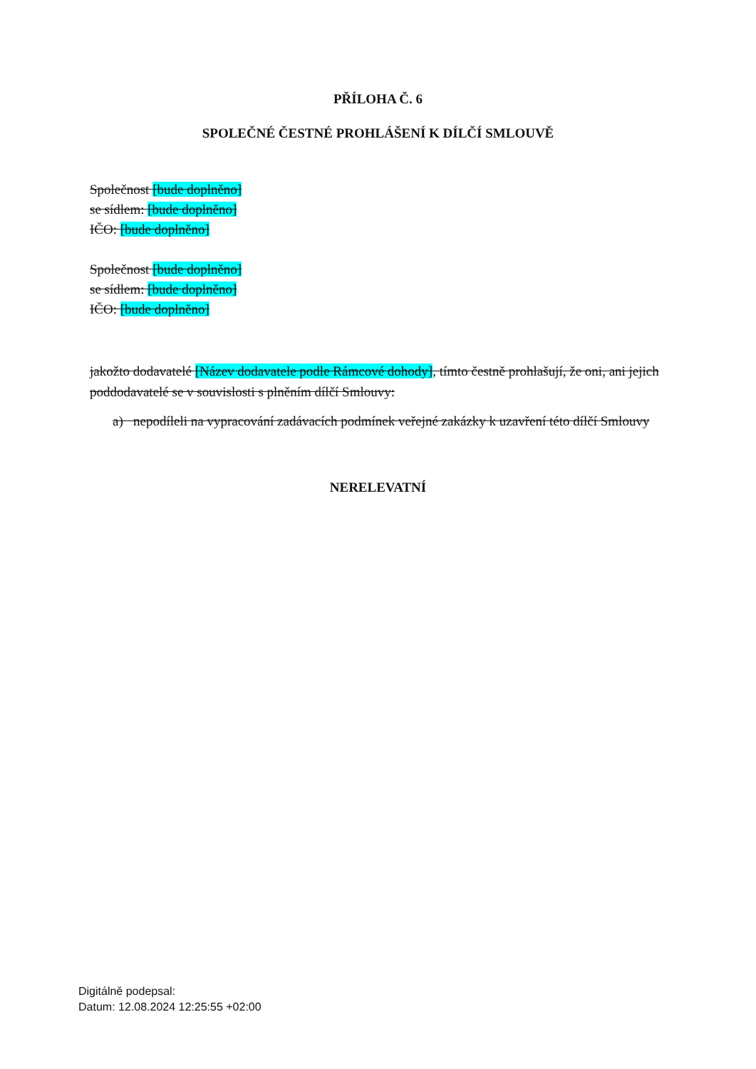PŘÍLOHA Č. 6
SPOLEČNÉ ČESTNÉ PROHLÁŠENÍ K DÍLČÍ SMLOUVĚ
Společnost [bude doplněno]
se sídlem: [bude doplněno]
IČO: [bude doplněno]
Společnost [bude doplněno]
se sídlem: [bude doplněno]
IČO: [bude doplněno]
jakožto dodavatelé [Název dodavatele podle Rámcové dohody], tímto čestně prohlašují, že oni, ani jejich poddodavatelé se v souvislosti s plněním dílčí Smlouvy:
a) nepodíleli na vypracování zadávacích podmínek veřejné zakázky k uzavření této dílčí Smlouvy
NERELEVATNÍ
Digitálně podepsal:
Datum: 12.08.2024 12:25:55 +02:00